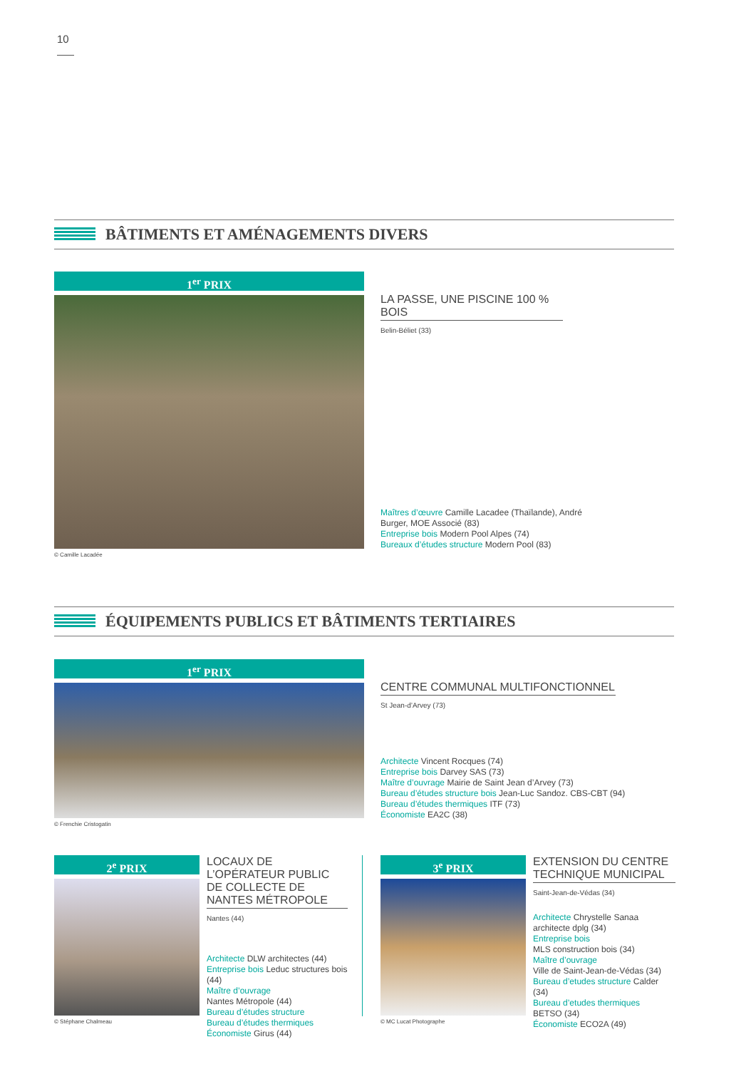10
BÂTIMENTS ET AMÉNAGEMENTS DIVERS
1<sup>er</sup> PRIX
© Camille Lacadée
LA PASSE, UNE PISCINE 100 % BOIS
Belin-Béliet (33)
Maîtres d’œuvre Camille Lacadee (Thaïlande), André Burger, MOE Associé (83)
Entreprise bois Modern Pool Alpes (74)
Bureaux d’études structure Modern Pool (83)
ÉQUIPEMENTS PUBLICS ET BÂTIMENTS TERTIAIRES
1<sup>er</sup> PRIX
© Frenchie Cristogatin
CENTRE COMMUNAL MULTIFONCTIONNEL
St Jean-d’Arvey (73)
Architecte Vincent Rocques (74)
Entreprise bois Darvey SAS (73)
Maître d’ouvrage Mairie de Saint Jean d’Arvey (73)
Bureau d’études structure bois Jean-Luc Sandoz. CBS-CBT (94)
Bureau d’études thermiques ITF (73)
Économiste EA2C (38)
2<sup>e</sup> PRIX
© Stéphane Chalmeau
LOCAUX DE L’OPÉRATEUR PUBLIC DE COLLECTE DE NANTES MÉTROPOLE
Nantes (44)
Architecte DLW architectes (44)
Entreprise bois Leduc structures bois (44)
Maître d’ouvrage
Nantes Métropole (44)
Bureau d’études structure
Bureau d’études thermiques
Économiste Girus (44)
3<sup>e</sup> PRIX
© MC Lucat Photographe
EXTENSION DU CENTRE TECHNIQUE MUNICIPAL
Saint-Jean-de-Védas (34)
Architecte Chrystelle Sanaa architecte dplg (34)
Entreprise bois
MLS construction bois (34)
Maître d’ouvrage
Ville de Saint-Jean-de-Védas (34)
Bureau d’etudes structure Calder (34)
Bureau d’etudes thermiques
BETSO (34)
Économiste ECO2A (49)